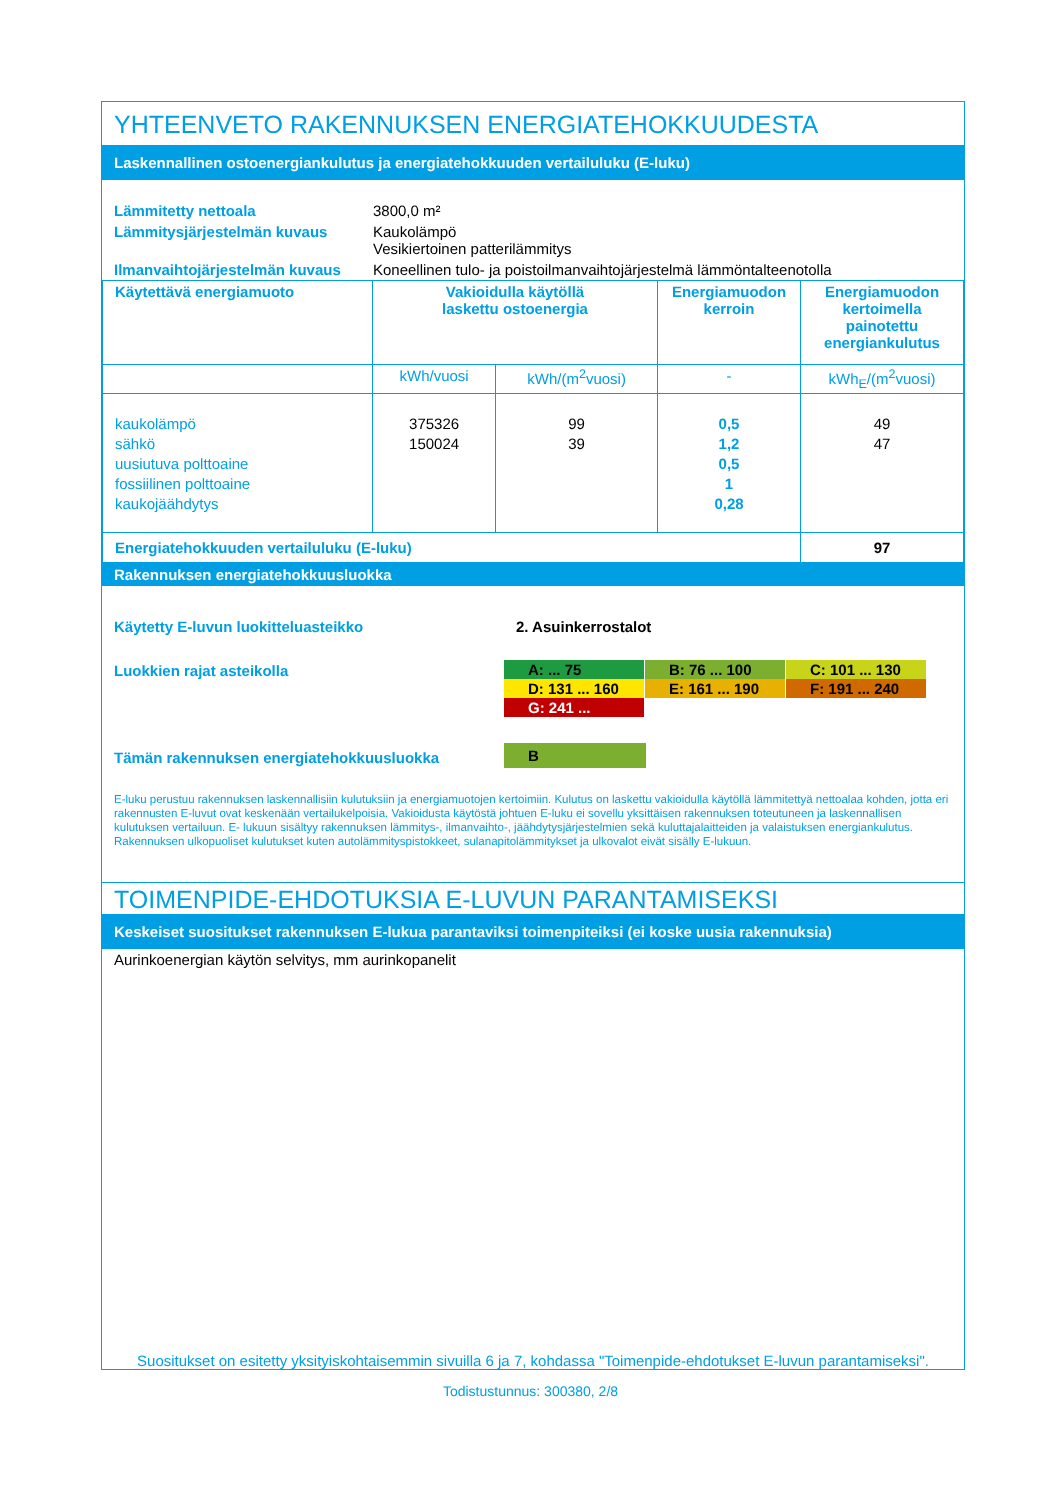YHTEENVETO RAKENNUKSEN ENERGIATEHOKKUUDESTA
Laskennallinen ostoenergiankulutus ja energiatehokkuuden vertailuluku (E-luku)
| Lämmitetty nettoala | 3800,0 m² |
| Lämmitysjärjestelmän kuvaus | Kaukolämpö Vesikiertoinen patterilämmitys |
| Ilmanvaihtojärjestelmän kuvaus | Koneellinen tulo- ja poistoilmanvaihtojärjestelmä lämmöntalteenotolla |
| Käytettävä energiamuoto | Vakioidulla käytöllä laskettu ostoenergia | | Energiamuodon kerroin | Energiamuodon kertoimella painotettu energiankulutus |
| | kWh/vuosi | kWh/(m<sup>2</sup>vuosi) | - | kWh<sub>E</sub>/(m<sup>2</sup>vuosi) |
| kaukolämpö sähkö uusiutuva polttoaine fossiilinen polttoaine kaukojäähdytys | 375326 150024 | 99 39 | 0,5 1,2 0,5 1 0,28 | 49 47 |
| Energiatehokkuuden vertailuluku (E-luku) | | | | 97 |
Rakennuksen energiatehokkuusluokka
| Käytetty E-luvun luokitteluasteikko | 2. Asuinkerrostalot |
| Luokkien rajat asteikolla | A: ... 75 B: 76 ... 100 C: 101 ... 130 D: 131 ... 160 E: 161 ... 190 F: 191 ... 240 G: 241 ... |
| Tämän rakennuksen energiatehokkuusluokka | B |
E-luku perustuu rakennuksen laskennallisiin kulutuksiin ja energiamuotojen kertoimiin. Kulutus on laskettu vakioidulla käytöllä lämmitettyä nettoalaa kohden, jotta eri rakennusten E-luvut ovat keskenään vertailukelpoisia. Vakioidusta käytöstä johtuen E-luku ei sovellu yksittäisen rakennuksen toteutuneen ja laskennallisen kulutuksen vertailuun. E- lukuun sisältyy rakennuksen lämmitys-, ilmanvaihto-, jäähdytysjärjestelmien sekä kuluttajalaitteiden ja valaistuksen energiankulutus. Rakennuksen ulkopuoliset kulutukset kuten autolämmityspistokkeet, sulanapitolämmitykset ja ulkovalot eivät sisälly E-lukuun.
TOIMENPIDE-EHDOTUKSIA E-LUVUN PARANTAMISEKSI
Keskeiset suositukset rakennuksen E-lukua parantaviksi toimenpiteiksi (ei koske uusia rakennuksia)
Aurinkoenergian käytön selvitys, mm aurinkopanelit
Suositukset on esitetty yksityiskohtaisemmin sivuilla 6 ja 7, kohdassa "Toimenpide-ehdotukset E-luvun parantamiseksi".
Todistustunnus: 300380, 2/8